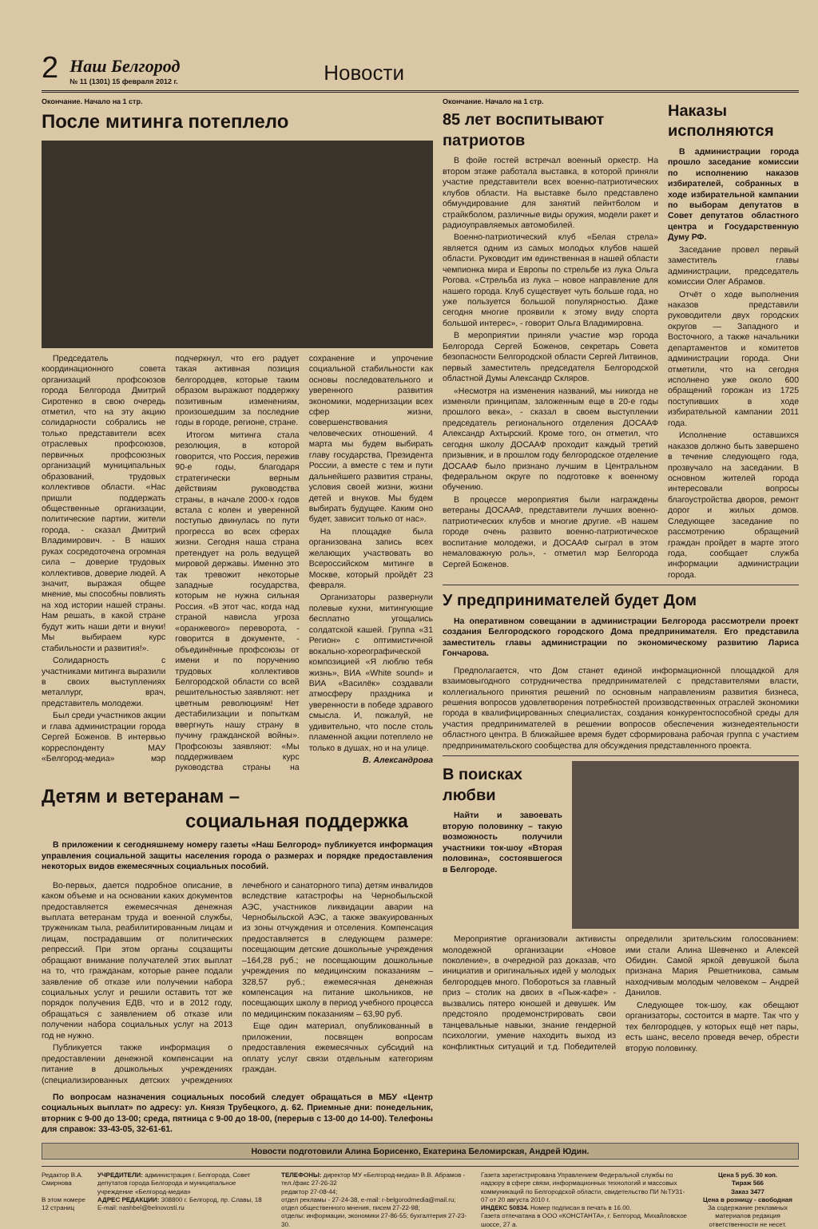2
Наш Белгород
№ 11 (1301) 15 февраля 2012 г.
Новости
Окончание. Начало на 1 стр.
После митинга потеплело
Председатель координационного совета организаций профсоюзов города Белгорода Дмитрий Сиротенко в свою очередь отметил, что на эту акцию солидарности собрались не только представители всех отраслевых профсоюзов, первичных профсоюзных организаций муниципальных образований, трудовых коллективов области. «Нас пришли поддержать общественные организации, политические партии, жители города, - сказал Дмитрий Владимирович. - В наших руках сосредоточена огромная сила – доверие трудовых коллективов, доверие людей. А значит, выражая общее мнение, мы способны повлиять на ход истории нашей страны. Нам решать, в какой стране будут жить наши дети и внуки! Мы выбираем курс стабильности и развития!».
Солидарность с участниками митинга выразили в своих выступлениях металлург, врач, представитель молодежи.
Был среди участников акции и глава администрации города Сергей Боженов. В интервью корреспонденту МАУ «Белгород-медиа» мэр подчеркнул, что его радует такая активная позиция белгородцев, которые таким образом выражают поддержку позитивным изменениям, произошедшим за последние годы в городе, регионе, стране.
Итогом митинга стала резолюция, в которой говорится, что Россия, пережив 90-е годы, благодаря стратегически верным действиям руководства страны, в начале 2000-х годов встала с колен и уверенной поступью двинулась по пути прогресса во всех сферах жизни. Сегодня наша страна претендует на роль ведущей мировой державы. Именно это так тревожит некоторые западные государства, которым не нужна сильная Россия. «В этот час, когда над страной нависла угроза «оранжевого» переворота, - говорится в документе, - объединённые профсоюзы от имени и по поручению трудовых коллективов Белгородской области со всей решительностью заявляют: нет цветным революциям! Нет дестабилизации и попыткам ввергнуть нашу страну в пучину гражданской войны». Профсоюзы заявляют: «Мы поддерживаем курс руководства страны на сохранение и упрочение социальной стабильности как основы последовательного и уверенного развития экономики, модернизации всех сфер жизни, совершенствования человеческих отношений. 4 марта мы будем выбирать главу государства, Президента России, а вместе с тем и пути дальнейшего развития страны, условия своей жизни, жизни детей и внуков. Мы будем выбирать будущее. Каким оно будет, зависит только от нас».
На площадке была организована запись всех желающих участвовать во Всероссийском митинге в Москве, который пройдёт 23 февраля.
Организаторы развернули полевые кухни, митингующие бесплатно угощались солдатской кашей. Группа «31 Регион» с оптимистичной вокально-хореографической композицией «Я люблю тебя жизнь», ВИА «White sound» и ВИА «Василёк» создавали атмосферу праздника и уверенности в победе здравого смысла. И, пожалуй, не удивительно, что после столь пламенной акции потеплело не только в душах, но и на улице.
В. Александрова
Детям и ветеранам –
социальная поддержка
В приложении к сегодняшнему номеру газеты «Наш Белгород» публикуется информация управления социальной защиты населения города о размерах и порядке предоставления некоторых видов ежемесячных социальных пособий.
Во-первых, дается подробное описание, в каком объеме и на основании каких документов предоставляется ежемесячная денежная выплата ветеранам труда и военной службы, труженикам тыла, реабилитированным лицам и лицам, пострадавшим от политических репрессий. При этом органы соцзащиты обращают внимание получателей этих выплат на то, что гражданам, которые ранее подали заявление об отказе или получении набора социальных услуг и решили оставить тот же порядок получения ЕДВ, что и в 2012 году, обращаться с заявлением об отказе или получении набора социальных услуг на 2013 год не нужно.
Публикуется также информация о предоставлении денежной компенсации на питание в дошкольных учреждениях (специализированных детских учреждениях лечебного и санаторного типа) детям инвалидов вследствие катастрофы на Чернобыльской АЭС, участников ликвидации аварии на Чернобыльской АЭС, а также эвакуированных из зоны отчуждения и отселения. Компенсация предоставляется в следующем размере: посещающим детские дошкольные учреждения –164,28 руб.; не посещающим дошкольные учреждения по медицинским показаниям – 328,57 руб.; ежемесячная денежная компенсация на питание школьников, не посещающих школу в период учебного процесса по медицинским показаниям – 63,90 руб.
Еще один материал, опубликованный в приложении, посвящен вопросам предоставления ежемесячных субсидий на оплату услуг связи отдельным категориям граждан.
По вопросам назначения социальных пособий следует обращаться в МБУ «Центр социальных выплат» по адресу: ул. Князя Трубецкого, д. 62. Приемные дни: понедельник, вторник с 9-00 до 13-00; среда, пятница с 9-00 до 18-00, (перерыв с 13-00 до 14-00). Телефоны для справок: 33-43-05, 32-61-61.
Окончание. Начало на 1 стр.
85 лет воспитывают патриотов
В фойе гостей встречал военный оркестр. На втором этаже работала выставка, в которой приняли участие представители всех военно-патриотических клубов области. На выставке было представлено обмундирование для занятий пейнтболом и страйкболом, различные виды оружия, модели ракет и радиоуправляемых автомобилей.
Военно-патриотический клуб «Белая стрела» является одним из самых молодых клубов нашей области. Руководит им единственная в нашей области чемпионка мира и Европы по стрельбе из лука Ольга Рогова. «Стрельба из лука – новое направление для нашего города. Клуб существует чуть больше года, но уже пользуется большой популярностью. Даже сегодня многие проявили к этому виду спорта большой интерес», - говорит Ольга Владимировна.
В мероприятии приняли участие мэр города Белгорода Сергей Боженов, секретарь Совета безопасности Белгородской области Сергей Литвинов, первый заместитель председателя Белгородской областной Думы Александр Скляров.
«Несмотря на изменения названий, мы никогда не изменяли принципам, заложенным еще в 20-е годы прошлого века», - сказал в своем выступлении председатель регионального отделения ДОСААФ Александр Ахтырский. Кроме того, он отметил, что сегодня школу ДОСААФ проходит каждый третий призывник, и в прошлом году белгородское отделение ДОСААФ было признано лучшим в Центральном федеральном округе по подготовке к военному обучению.
В процессе мероприятия были награждены ветераны ДОСААФ, представители лучших военно-патриотических клубов и многие другие. «В нашем городе очень развито военно-патриотическое воспитание молодежи, и ДОСААФ сыграл в этом немаловажную роль», - отметил мэр Белгорода Сергей Боженов.
Наказы исполняются
В администрации города прошло заседание комиссии по исполнению наказов избирателей, собранных в ходе избирательной кампании по выборам депутатов в Совет депутатов областного центра и Государственную Думу РФ.
Заседание провел первый заместитель главы администрации, председатель комиссии Олег Абрамов.
Отчёт о ходе выполнения наказов представили руководители двух городских округов — Западного и Восточного, а также начальники департаментов и комитетов администрации города. Они отметили, что на сегодня исполнено уже около 600 обращений горожан из 1725 поступивших в ходе избирательной кампании 2011 года.
Исполнение оставшихся наказов должно быть завершено в течение следующего года, прозвучало на заседании. В основном жителей города интересовали вопросы благоустройства дворов, ремонт дорог и жилых домов. Следующее заседание по рассмотрению обращений граждан пройдет в марте этого года, сообщает служба информации администрации города.
У предпринимателей будет Дом
На оперативном совещании в администрации Белгорода рассмотрели проект создания Белгородского городского Дома предпринимателя. Его представила заместитель главы администрации по экономическому развитию Лариса Гончарова.
Предполагается, что Дом станет единой информационной площадкой для взаимовыгодного сотрудничества предпринимателей с представителями власти, коллегиального принятия решений по основным направлениям развития бизнеса, решения вопросов удовлетворения потребностей производственных отраслей экономики города в квалифицированных специалистах, создания конкурентоспособной среды для участия предпринимателей в решении вопросов обеспечения жизнедеятельности областного центра. В ближайшее время будет сформирована рабочая группа с участием предпринимательского сообщества для обсуждения представленного проекта.
В поисках любви
Найти и завоевать вторую половинку – такую возможность получили участники ток-шоу «Вторая половина», состоявшегося в Белгороде.
Мероприятие организовали активисты молодежной организации «Новое поколение», в очередной раз доказав, что инициатив и оригинальных идей у молодых белгородцев много. Побороться за главный приз – столик на двоих в «Пыж-кафе» - вызвались пятеро юношей и девушек. Им предстояло продемонстрировать свои танцевальные навыки, знание гендерной психологии, умение находить выход из конфликтных ситуаций и т.д. Победителей определили зрительским голосованием: ими стали Алина Шевченко и Алексей Обидин. Самой яркой девушкой была признана Мария Решетникова, самым находчивым молодым человеком – Андрей Данилов.
Следующее ток-шоу, как обещают организаторы, состоится в марте. Так что у тех белгородцев, у которых ещё нет пары, есть шанс, весело проведя вечер, обрести вторую половинку.
Новости подготовили Алина Борисенко, Екатерина Беломирская, Андрей Юдин.
Редактор В.А. Смирнова
В этом номере 12 страниц
УЧРЕДИТЕЛИ: администрация г. Белгорода, Совет депутатов города Белгорода и муниципальное учреждение «Белгород-медиа»
АДРЕС РЕДАКЦИИ: 308800 г. Белгород, пр. Славы, 18
E-mail: nashbel@belnovosti.ru
ТЕЛЕФОНЫ: директор МУ «Белгород-медиа» В.В. Абрамов - тел./факс 27-26-32
редактор 27-08-44;
отдел рекламы - 27-24-38, e-mail: r-belgorodmedia@mail.ru;
отдел общественного мнения, писем 27-22-98;
отделы: информации, экономики 27-86-55; бухгалтерия 27-23-30.
Газета зарегистрирована Управлением Федеральной службы по надзору в сфере связи, информационных технологий и массовых коммуникаций по Белгородской области, свидетельство ПИ №ТУ31-07 от 20 августа 2010 г.
ИНДЕКС 50834. Номер подписан в печать в 16.00.
Газета отпечатана в ООО «КОНСТАНТА», г. Белгород, Михайловское шоссе, 27 а.
Цена 5 руб. 30 коп.
Тираж 566
Заказ 3477
Цена в розницу - свободная
За содержание рекламных материалов редакция ответственности не несет.